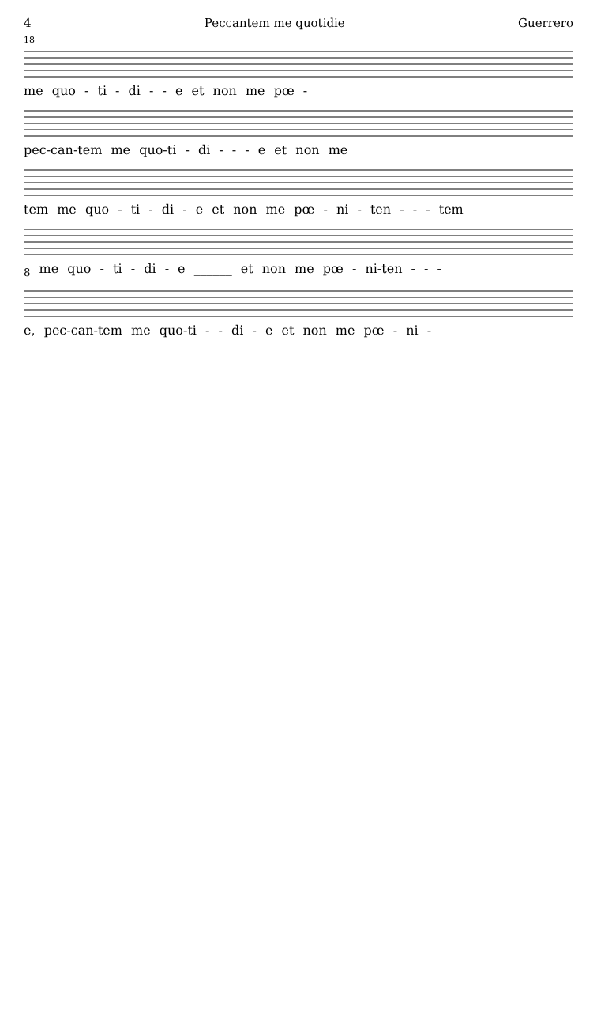4 Peccantem me quotidie Guerrero
18
me quo - ti - di - - e et non me pœ -
pec-can-tem me quo-ti - di - - - e et non me
tem me quo - ti - di - e et non me pœ - ni - ten - - - tem
<sub>8</sub> me quo - ti - di - e ______ et non me pœ - ni-ten - - -
e, pec-can-tem me quo-ti - - di - e et non me pœ - ni -